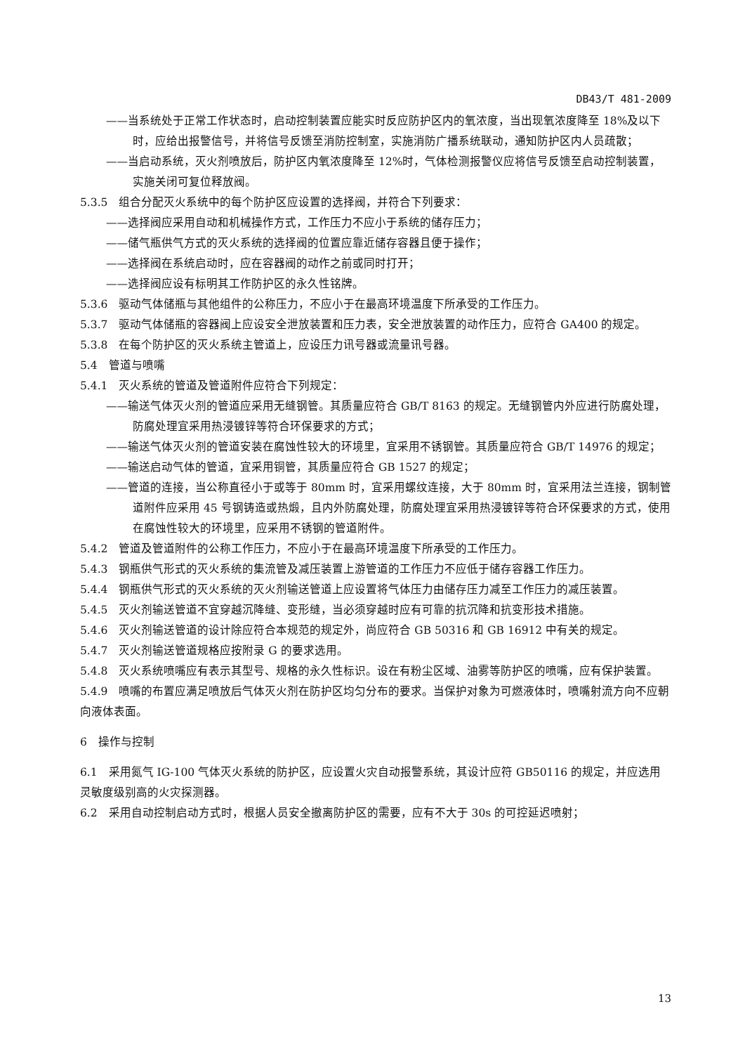DB43/T 481-2009
——当系统处于正常工作状态时，启动控制装置应能实时反应防护区内的氧浓度，当出现氧浓度降至 18%及以下时，应给出报警信号，并将信号反馈至消防控制室，实施消防广播系统联动，通知防护区内人员疏散；
——当启动系统，灭火剂喷放后，防护区内氧浓度降至 12%时，气体检测报警仪应将信号反馈至启动控制装置，实施关闭可复位释放阀。
5.3.5　组合分配灭火系统中的每个防护区应设置的选择阀，并符合下列要求：
——选择阀应采用自动和机械操作方式，工作压力不应小于系统的储存压力；
——储气瓶供气方式的灭火系统的选择阀的位置应靠近储存容器且便于操作；
——选择阀在系统启动时，应在容器阀的动作之前或同时打开；
——选择阀应设有标明其工作防护区的永久性铭牌。
5.3.6　驱动气体储瓶与其他组件的公称压力，不应小于在最高环境温度下所承受的工作压力。
5.3.7　驱动气体储瓶的容器阀上应设安全泄放装置和压力表，安全泄放装置的动作压力，应符合 GA400 的规定。
5.3.8　在每个防护区的灭火系统主管道上，应设压力讯号器或流量讯号器。
5.4　管道与喷嘴
5.4.1　灭火系统的管道及管道附件应符合下列规定：
——输送气体灭火剂的管道应采用无缝钢管。其质量应符合 GB/T 8163 的规定。无缝钢管内外应进行防腐处理，防腐处理宜采用热浸镀锌等符合环保要求的方式；
——输送气体灭火剂的管道安装在腐蚀性较大的环境里，宜采用不锈钢管。其质量应符合 GB/T 14976 的规定；
——输送启动气体的管道，宜采用铜管，其质量应符合 GB 1527 的规定；
——管道的连接，当公称直径小于或等于 80mm 时，宜采用螺纹连接，大于 80mm 时，宜采用法兰连接，钢制管道附件应采用 45 号钢铸造或热煅，且内外防腐处理，防腐处理宜采用热浸镀锌等符合环保要求的方式，使用在腐蚀性较大的环境里，应采用不锈钢的管道附件。
5.4.2　管道及管道附件的公称工作压力，不应小于在最高环境温度下所承受的工作压力。
5.4.3　钢瓶供气形式的灭火系统的集流管及减压装置上游管道的工作压力不应低于储存容器工作压力。
5.4.4　钢瓶供气形式的灭火系统的灭火剂输送管道上应设置将气体压力由储存压力减至工作压力的减压装置。
5.4.5　灭火剂输送管道不宜穿越沉降缝、变形缝，当必须穿越时应有可靠的抗沉降和抗变形技术措施。
5.4.6　灭火剂输送管道的设计除应符合本规范的规定外，尚应符合 GB 50316 和 GB 16912 中有关的规定。
5.4.7　灭火剂输送管道规格应按附录 G 的要求选用。
5.4.8　灭火系统喷嘴应有表示其型号、规格的永久性标识。设在有粉尘区域、油雾等防护区的喷嘴，应有保护装置。
5.4.9　喷嘴的布置应满足喷放后气体灭火剂在防护区均匀分布的要求。当保护对象为可燃液体时，喷嘴射流方向不应朝向液体表面。
6　操作与控制
6.1　采用氮气 IG-100 气体灭火系统的防护区，应设置火灾自动报警系统，其设计应符 GB50116 的规定，并应选用灵敏度级别高的火灾探测器。
6.2　采用自动控制启动方式时，根据人员安全撤离防护区的需要，应有不大于 30s 的可控延迟喷射；
13